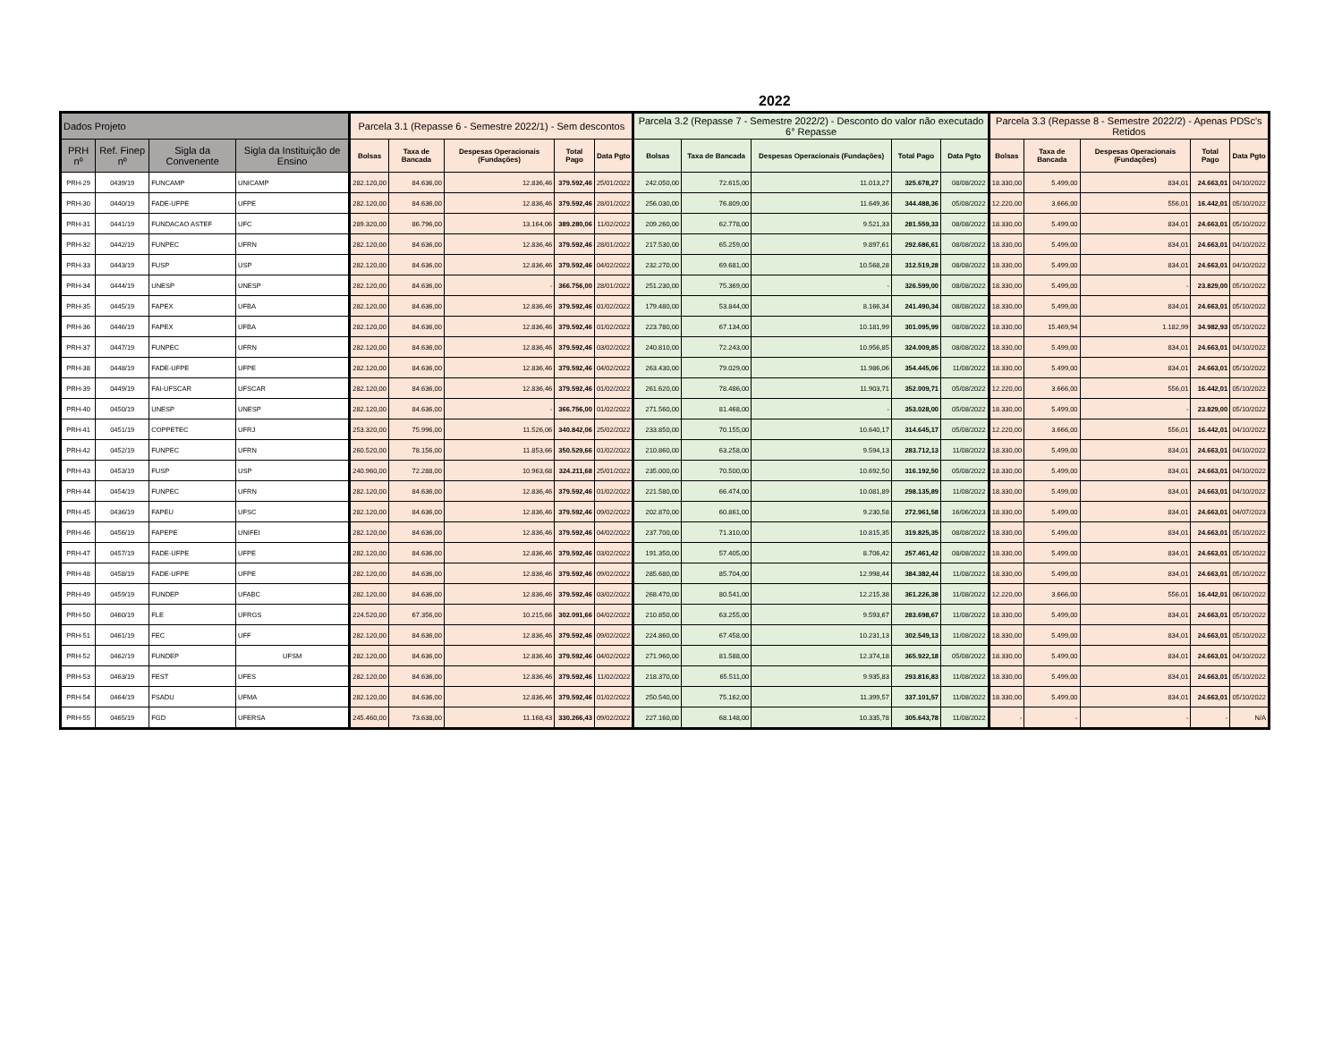2022
| Dados Projeto | | | | Parcela 3.1 (Repasse 6 - Semestre 2022/1) - Sem descontos | | | | | Parcela 3.2 (Repasse 7 - Semestre 2022/2) - Desconto do valor não executado 6° Repasse | | | | | Parcela 3.3 (Repasse 8 - Semestre 2022/2) - Apenas PDSc's Retidos | | | | |
| --- | --- | --- | --- | --- | --- | --- | --- | --- | --- | --- | --- | --- | --- | --- | --- | --- | --- | --- |
| PRH nº | Ref. Finep nº | Sigla da Convenente | Sigla da Instituição de Ensino | Bolsas | Taxa de Bancada | Despesas Operacionais (Fundações) | Total Pago | Data Pgto | Bolsas | Taxa de Bancada | Despesas Operacionais (Fundações) | Total Pago | Data Pgto | Bolsas | Taxa de Bancada | Despesas Operacionais (Fundações) | Total Pago | Data Pgto |
| PRH-29 | 0439/19 | FUNCAMP | UNICAMP | 282.120,00 | 84.636,00 | 12.836,46 | 379.592,46 | 25/01/2022 | 242.050,00 | 72.615,00 | 11.013,27 | 325.678,27 | 08/08/2022 | 18.330,00 | 5.499,00 | 834,01 | 24.663,01 | 04/10/2022 |
| PRH-30 | 0440/19 | FADE-UFPE | UFPE | 282.120,00 | 84.636,00 | 12.836,46 | 379.592,46 | 28/01/2022 | 256.030,00 | 76.809,00 | 11.649,36 | 344.488,36 | 05/08/2022 | 12.220,00 | 3.666,00 | 556,01 | 16.442,01 | 05/10/2022 |
| PRH-31 | 0441/19 | FUNDACAO ASTEF | UFC | 289.320,00 | 86.796,00 | 13.164,06 | 389.280,06 | 11/02/2022 | 209.260,00 | 62.778,00 | 9.521,33 | 281.559,33 | 08/08/2022 | 18.330,00 | 5.499,00 | 834,01 | 24.663,01 | 05/10/2022 |
| PRH-32 | 0442/19 | FUNPEC | UFRN | 282.120,00 | 84.636,00 | 12.836,46 | 379.592,46 | 28/01/2022 | 217.530,00 | 65.259,00 | 9.897,61 | 292.686,61 | 08/08/2022 | 18.330,00 | 5.499,00 | 834,01 | 24.663,01 | 04/10/2022 |
| PRH-33 | 0443/19 | FUSP | USP | 282.120,00 | 84.636,00 | 12.836,46 | 379.592,46 | 04/02/2022 | 232.270,00 | 69.681,00 | 10.568,28 | 312.519,28 | 08/08/2022 | 18.330,00 | 5.499,00 | 834,01 | 24.663,01 | 04/10/2022 |
| PRH-34 | 0444/19 | UNESP | UNESP | 282.120,00 | 84.636,00 | - | 366.756,00 | 28/01/2022 | 251.230,00 | 75.369,00 | - | 326.599,00 | 08/08/2022 | 18.330,00 | 5.499,00 | - | 23.829,00 | 05/10/2022 |
| PRH-35 | 0445/19 | FAPEX | UFBA | 282.120,00 | 84.636,00 | 12.836,46 | 379.592,46 | 01/02/2022 | 179.480,00 | 53.844,00 | 8.166,34 | 241.490,34 | 08/08/2022 | 18.330,00 | 5.499,00 | 834,01 | 24.663,01 | 05/10/2022 |
| PRH-36 | 0446/19 | FAPEX | UFBA | 282.120,00 | 84.636,00 | 12.836,46 | 379.592,46 | 01/02/2022 | 223.780,00 | 67.134,00 | 10.181,99 | 301.095,99 | 08/08/2022 | 18.330,00 | 15.469,94 | 1.182,99 | 34.982,93 | 05/10/2022 |
| PRH-37 | 0447/19 | FUNPEC | UFRN | 282.120,00 | 84.636,00 | 12.836,46 | 379.592,46 | 03/02/2022 | 240.810,00 | 72.243,00 | 10.956,85 | 324.009,85 | 08/08/2022 | 18.330,00 | 5.499,00 | 834,01 | 24.663,01 | 04/10/2022 |
| PRH-38 | 0448/19 | FADE-UFPE | UFPE | 282.120,00 | 84.636,00 | 12.836,46 | 379.592,46 | 04/02/2022 | 263.430,00 | 79.029,00 | 11.986,06 | 354.445,06 | 11/08/2022 | 18.330,00 | 5.499,00 | 834,01 | 24.663,01 | 05/10/2022 |
| PRH-39 | 0449/19 | FAI-UFSCAR | UFSCAR | 282.120,00 | 84.636,00 | 12.836,46 | 379.592,46 | 01/02/2022 | 261.620,00 | 78.486,00 | 11.903,71 | 352.009,71 | 05/08/2022 | 12.220,00 | 3.666,00 | 556,01 | 16.442,01 | 05/10/2022 |
| PRH-40 | 0450/19 | UNESP | UNESP | 282.120,00 | 84.636,00 | - | 366.756,00 | 01/02/2022 | 271.560,00 | 81.468,00 | - | 353.028,00 | 05/08/2022 | 18.330,00 | 5.499,00 | - | 23.829,00 | 05/10/2022 |
| PRH-41 | 0451/19 | COPPETEC | UFRJ | 253.320,00 | 75.996,00 | 11.526,06 | 340.842,06 | 25/02/2022 | 233.850,00 | 70.155,00 | 10.640,17 | 314.645,17 | 05/08/2022 | 12.220,00 | 3.666,00 | 556,01 | 16.442,01 | 04/10/2022 |
| PRH-42 | 0452/19 | FUNPEC | UFRN | 260.520,00 | 78.156,00 | 11.853,66 | 350.529,66 | 01/02/2022 | 210.860,00 | 63.258,00 | 9.594,13 | 283.712,13 | 11/08/2022 | 18.330,00 | 5.499,00 | 834,01 | 24.663,01 | 04/10/2022 |
| PRH-43 | 0453/19 | FUSP | USP | 240.960,00 | 72.288,00 | 10.963,68 | 324.211,68 | 25/01/2022 | 235.000,00 | 70.500,00 | 10.692,50 | 316.192,50 | 05/08/2022 | 18.330,00 | 5.499,00 | 834,01 | 24.663,01 | 04/10/2022 |
| PRH-44 | 0454/19 | FUNPEC | UFRN | 282.120,00 | 84.636,00 | 12.836,46 | 379.592,46 | 01/02/2022 | 221.580,00 | 66.474,00 | 10.081,89 | 298.135,89 | 11/08/2022 | 18.330,00 | 5.499,00 | 834,01 | 24.663,01 | 04/10/2022 |
| PRH-45 | 0436/19 | FAPEU | UFSC | 282.120,00 | 84.636,00 | 12.836,46 | 379.592,46 | 09/02/2022 | 202.870,00 | 60.861,00 | 9.230,58 | 272.961,58 | 16/06/2023 | 18.330,00 | 5.499,00 | 834,01 | 24.663,01 | 04/07/2023 |
| PRH-46 | 0456/19 | FAPEPE | UNIFEI | 282.120,00 | 84.636,00 | 12.836,46 | 379.592,46 | 04/02/2022 | 237.700,00 | 71.310,00 | 10.815,35 | 319.825,35 | 08/08/2022 | 18.330,00 | 5.499,00 | 834,01 | 24.663,01 | 05/10/2022 |
| PRH-47 | 0457/19 | FADE-UFPE | UFPE | 282.120,00 | 84.636,00 | 12.836,46 | 379.592,46 | 03/02/2022 | 191.350,00 | 57.405,00 | 8.706,42 | 257.461,42 | 08/08/2022 | 18.330,00 | 5.499,00 | 834,01 | 24.663,01 | 05/10/2022 |
| PRH-48 | 0458/19 | FADE-UFPE | UFPE | 282.120,00 | 84.636,00 | 12.836,46 | 379.592,46 | 09/02/2022 | 285.680,00 | 85.704,00 | 12.998,44 | 384.382,44 | 11/08/2022 | 18.330,00 | 5.499,00 | 834,01 | 24.663,01 | 05/10/2022 |
| PRH-49 | 0459/19 | FUNDEP | UFABC | 282.120,00 | 84.636,00 | 12.836,46 | 379.592,46 | 03/02/2022 | 268.470,00 | 80.541,00 | 12.215,38 | 361.226,38 | 11/08/2022 | 12.220,00 | 3.666,00 | 556,01 | 16.442,01 | 06/10/2022 |
| PRH-50 | 0460/19 | FLE | UFRGS | 224.520,00 | 67.356,00 | 10.215,66 | 302.091,66 | 04/02/2022 | 210.850,00 | 63.255,00 | 9.593,67 | 283.698,67 | 11/08/2022 | 18.330,00 | 5.499,00 | 834,01 | 24.663,01 | 05/10/2022 |
| PRH-51 | 0461/19 | FEC | UFF | 282.120,00 | 84.636,00 | 12.836,46 | 379.592,46 | 09/02/2022 | 224.860,00 | 67.458,00 | 10.231,13 | 302.549,13 | 11/08/2022 | 18.330,00 | 5.499,00 | 834,01 | 24.663,01 | 05/10/2022 |
| PRH-52 | 0462/19 | FUNDEP | UFSM | 282.120,00 | 84.636,00 | 12.836,46 | 379.592,46 | 04/02/2022 | 271.960,00 | 81.588,00 | 12.374,18 | 365.922,18 | 05/08/2022 | 18.330,00 | 5.499,00 | 834,01 | 24.663,01 | 04/10/2022 |
| PRH-53 | 0463/19 | FEST | UFES | 282.120,00 | 84.636,00 | 12.836,46 | 379.592,46 | 11/02/2022 | 218.370,00 | 65.511,00 | 9.935,83 | 293.816,83 | 11/08/2022 | 18.330,00 | 5.499,00 | 834,01 | 24.663,01 | 05/10/2022 |
| PRH-54 | 0464/19 | FSADU | UFMA | 282.120,00 | 84.636,00 | 12.836,46 | 379.592,46 | 01/02/2022 | 250.540,00 | 75.162,00 | 11.399,57 | 337.101,57 | 11/08/2022 | 18.330,00 | 5.499,00 | 834,01 | 24.663,01 | 05/10/2022 |
| PRH-55 | 0465/19 | FGD | UFERSA | 245.460,00 | 73.638,00 | 11.168,43 | 330.266,43 | 09/02/2022 | 227.160,00 | 68.148,00 | 10.335,78 | 305.643,78 | 11/08/2022 | - | - | - | - | N/A |